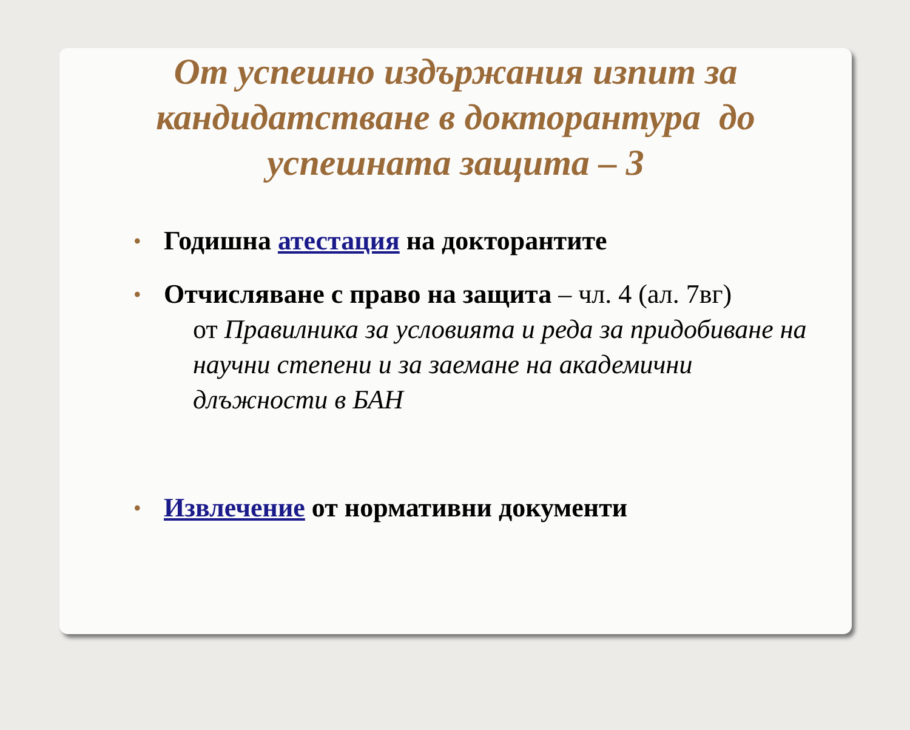От успешно издържания изпит за кандидатстване в докторантура до успешната защита – 3
• Годишна атестация на докторантите
• Отчисляване с право на защита – чл. 4 (ал. 7вг)
от Правилника за условията и реда за придобиване на научни степени и за заемане на академични длъжности в БАН
• Извлечение от нормативни документи